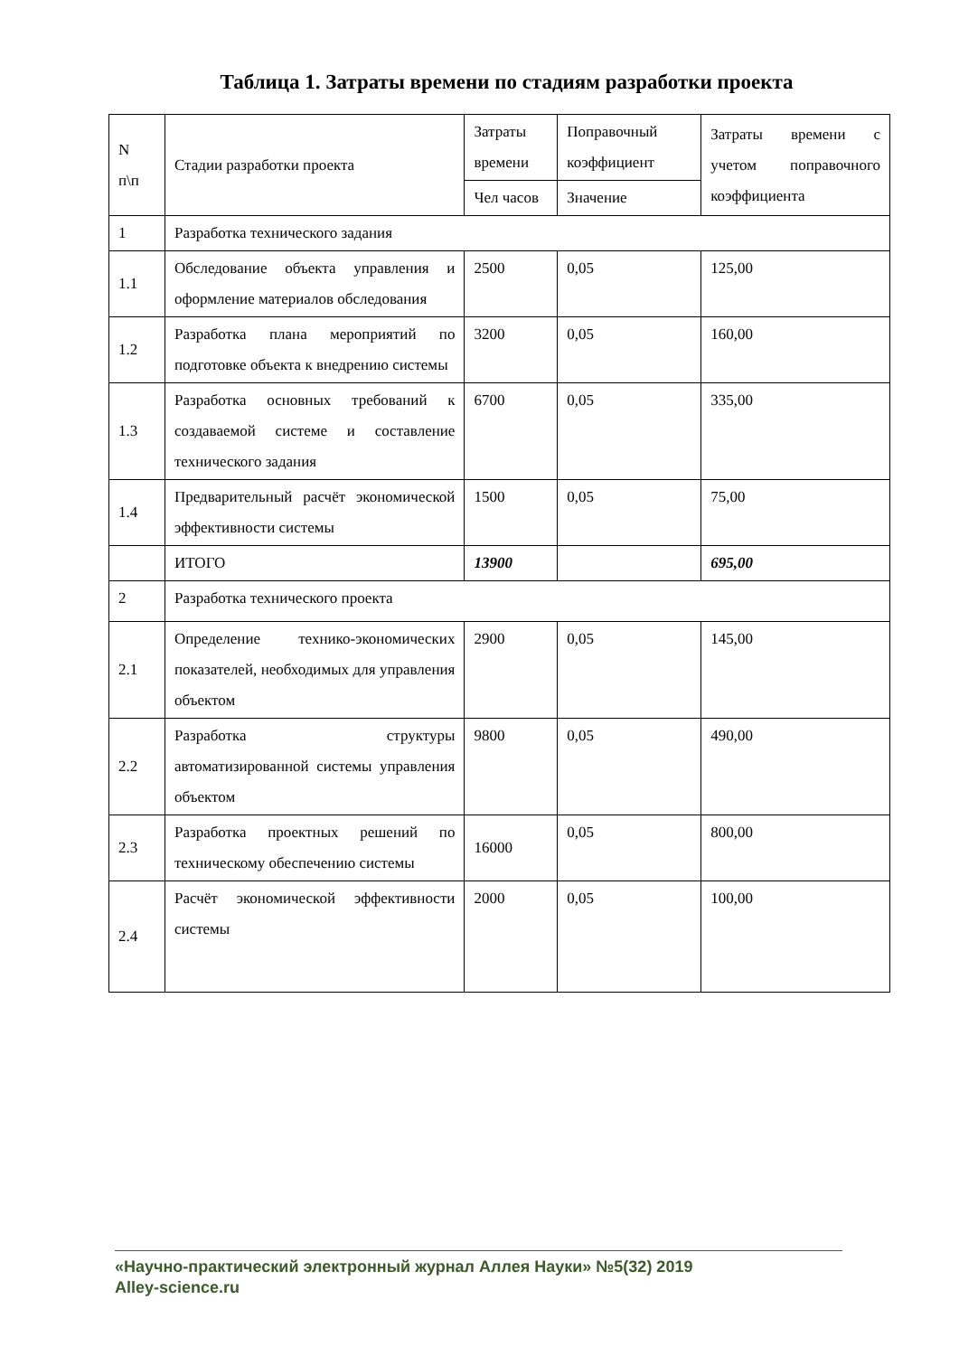Таблица 1. Затраты времени по стадиям разработки проекта
| N п\п | Стадии разработки проекта | Затраты времени | Поправочный коэффициент | Затраты времени с учетом поправочного коэффициента |
| | | Чел часов | Значение | |
| 1 | Разработка технического задания | | | |
| 1.1 | Обследование объекта управления и оформление материалов обследования | 2500 | 0,05 | 125,00 |
| 1.2 | Разработка плана мероприятий по подготовке объекта к внедрению системы | 3200 | 0,05 | 160,00 |
| 1.3 | Разработка основных требований к создаваемой системе и составление технического задания | 6700 | 0,05 | 335,00 |
| 1.4 | Предварительный расчёт экономической эффективности системы | 1500 | 0,05 | 75,00 |
| | ИТОГО | 13900 | | 695,00 |
| 2 | Разработка технического проекта | | | |
| 2.1 | Определение технико-экономических показателей, необходимых для управления объектом | 2900 | 0,05 | 145,00 |
| 2.2 | Разработка структуры автоматизированной системы управления объектом | 9800 | 0,05 | 490,00 |
| 2.3 | Разработка проектных решений по техническому обеспечению системы | 16000 | 0,05 | 800,00 |
| 2.4 | Расчёт экономической эффективности системы | 2000 | 0,05 | 100,00 |
«Научно-практический электронный журнал Аллея Науки» №5(32) 2019
Alley-science.ru